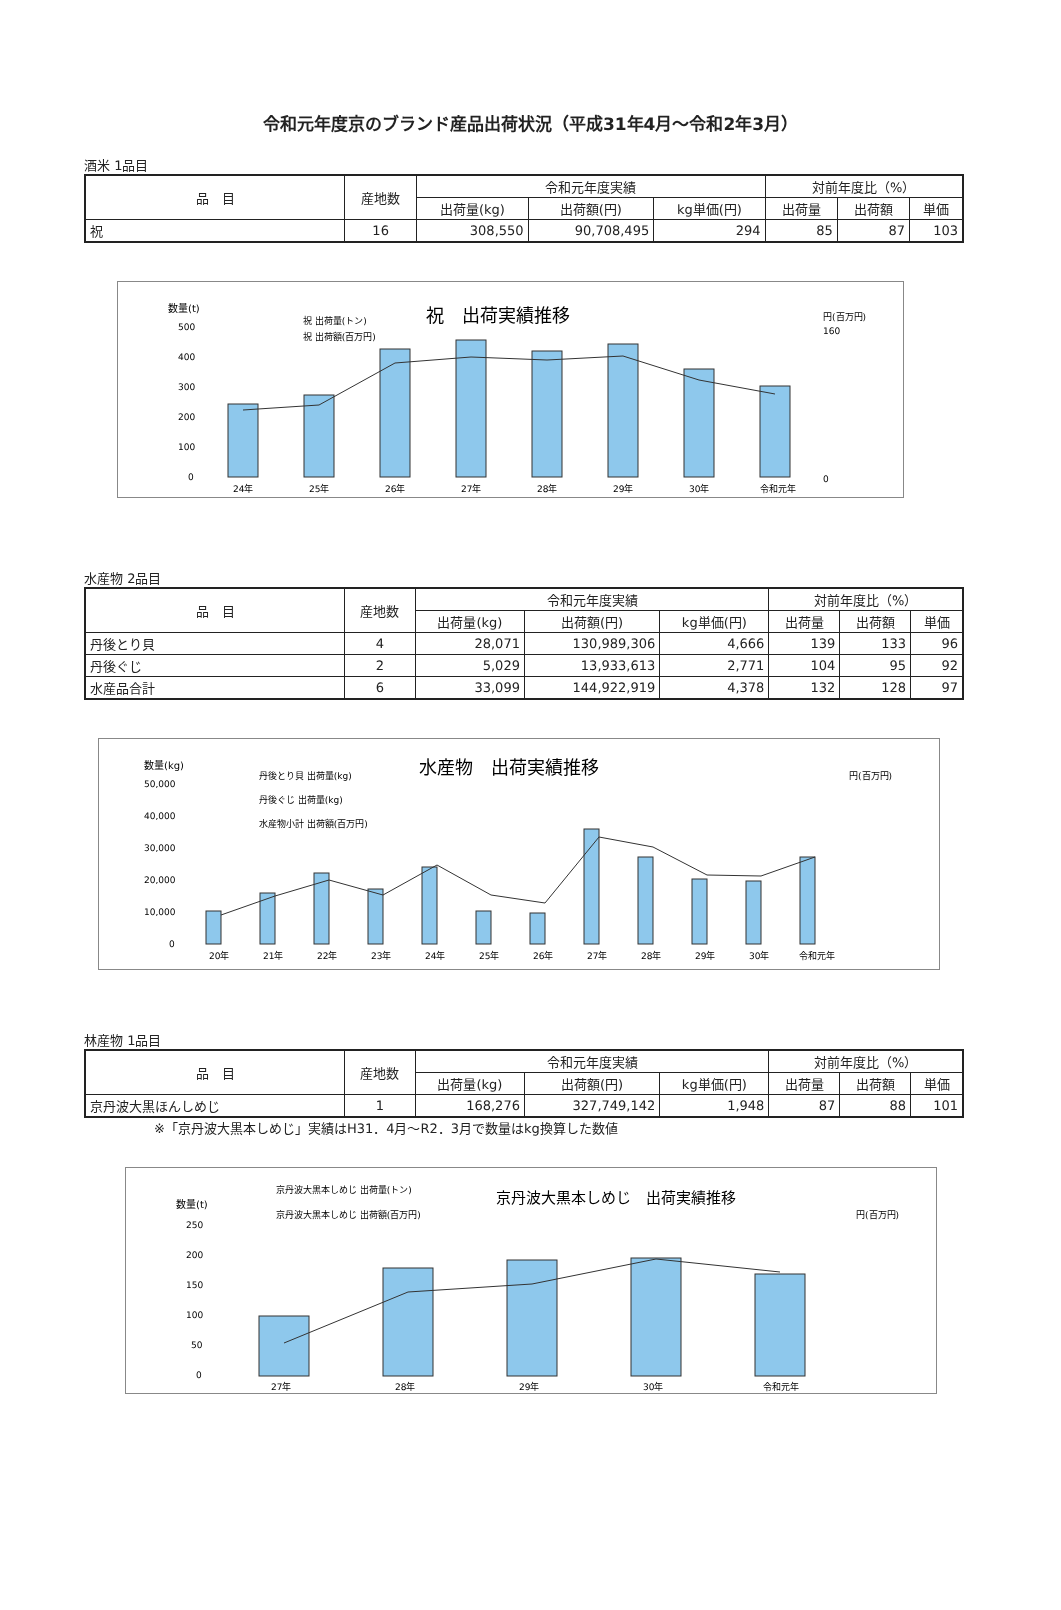令和元年度京のブランド産品出荷状況（平成31年4月～令和2年3月）
酒米 1品目
| 品 目 | 産地数 | 令和元年度実績 | | | 対前年度比（%） | | |
| --- | --- | --- | --- | --- | --- | --- | --- |
| | | 出荷量(kg) | 出荷額(円) | kg単価(円) | 出荷量 | 出荷額 | 単価 |
| 祝 | 16 | 308,550 | 90,708,495 | 294 | 85 | 87 | 103 |
祝　出荷実績推移
数量(t)
円(百万円)
祝 出荷量(トン)
祝 出荷額(百万円)
500
400
300
200
100
0
24年
25年
26年
27年
28年
29年
30年
令和元年
160
0
水産物 2品目
| 品 目 | 産地数 | 令和元年度実績 | | | 対前年度比（%） | | |
| --- | --- | --- | --- | --- | --- | --- | --- |
| | | 出荷量(kg) | 出荷額(円) | kg単価(円) | 出荷量 | 出荷額 | 単価 |
| 丹後とり貝 | 4 | 28,071 | 130,989,306 | 4,666 | 139 | 133 | 96 |
| 丹後ぐじ | 2 | 5,029 | 13,933,613 | 2,771 | 104 | 95 | 92 |
| 水産品合計 | 6 | 33,099 | 144,922,919 | 4,378 | 132 | 128 | 97 |
水産物　出荷実績推移
数量(kg)
円(百万円)
丹後とり貝 出荷量(kg)
丹後ぐじ 出荷量(kg)
水産物小計 出荷額(百万円)
50,000
40,000
30,000
20,000
10,000
0
20年
21年
22年
23年
24年
25年
26年
27年
28年
29年
30年
令和元年
林産物 1品目
| 品 目 | 産地数 | 令和元年度実績 | | | 対前年度比（%） | | |
| --- | --- | --- | --- | --- | --- | --- | --- |
| | | 出荷量(kg) | 出荷額(円) | kg単価(円) | 出荷量 | 出荷額 | 単価 |
| 京丹波大黒ほんしめじ | 1 | 168,276 | 327,749,142 | 1,948 | 87 | 88 | 101 |
※「京丹波大黒本しめじ」実績はH31．4月～R2．3月で数量はkg換算した数値
京丹波大黒本しめじ　出荷実績推移
数量(t)
円(百万円)
京丹波大黒本しめじ 出荷量(トン)
京丹波大黒本しめじ 出荷額(百万円)
250
200
150
100
50
0
27年
28年
29年
30年
令和元年